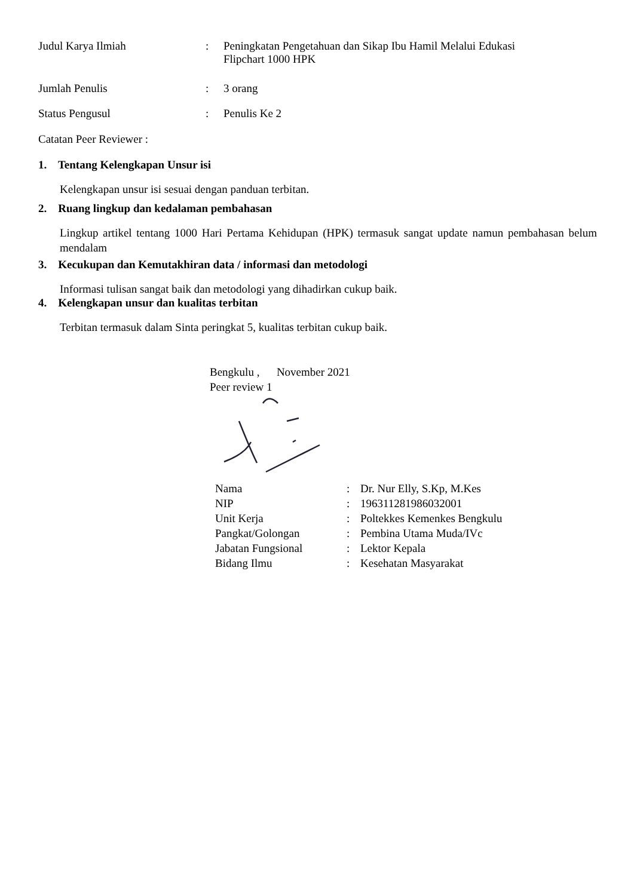Judul Karya Ilmiah: Peningkatan Pengetahuan dan Sikap Ibu Hamil Melalui Edukasi
Flipchart 1000 HPK
Jumlah Penulis: 3 orang
Status Pengusul: Penulis Ke 2
Catatan Peer Reviewer :
1. Tentang Kelengkapan Unsur isi
Kelengkapan unsur isi sesuai dengan panduan terbitan.
2. Ruang lingkup dan kedalaman pembahasan
Lingkup artikel tentang 1000 Hari Pertama Kehidupan (HPK) termasuk sangat update namun pembahasan belum mendalam
3. Kecukupan dan Kemutakhiran data / informasi dan metodologi
Informasi tulisan sangat baik dan metodologi yang dihadirkan cukup baik.
4. Kelengkapan unsur dan kualitas terbitan
Terbitan termasuk dalam Sinta peringkat 5, kualitas terbitan cukup baik.
Bengkulu , November 2021
Peer review 1
| Nama | : | Dr. Nur Elly, S.Kp, M.Kes |
| NIP | : | 196311281986032001 |
| Unit Kerja | : | Poltekkes Kemenkes Bengkulu |
| Pangkat/Golongan | : | Pembina Utama Muda/IVc |
| Jabatan Fungsional | : | Lektor Kepala |
| Bidang Ilmu | : | Kesehatan Masyarakat |